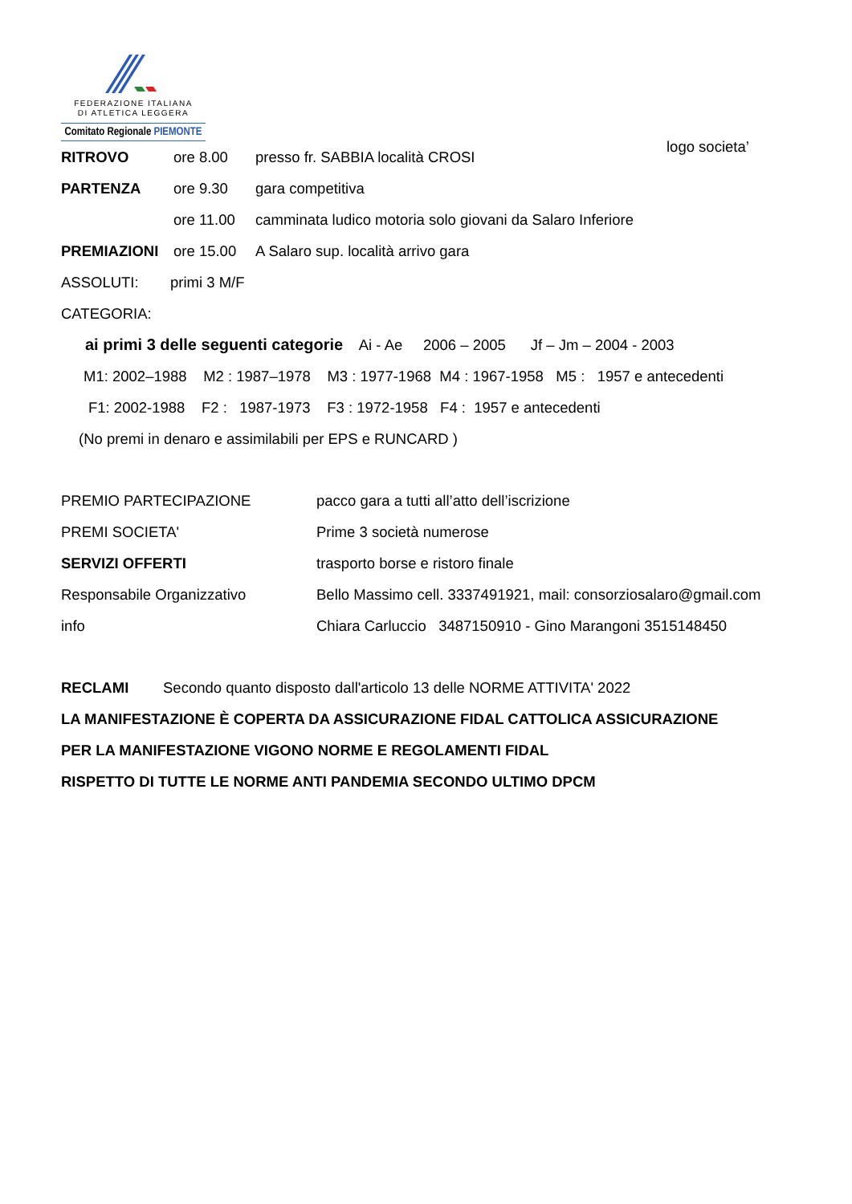FEDERAZIONE ITALIANA
DI ATLETICA LEGGERA
Comitato Regionale PIEMONTE
logo societa’
RITROVO ore 8.00 presso fr. SABBIA località CROSI
PARTENZA ore 9.30 gara competitiva
ore 11.00 camminata ludico motoria solo giovani da Salaro Inferiore
PREMIAZIONI ore 15.00 A Salaro sup. località arrivo gara
ASSOLUTI: primi 3 M/F
CATEGORIA:
ai primi 3 delle seguenti categorie Ai - Ae 2006 – 2005 Jf – Jm – 2004 - 2003
M1: 2002–1988 M2 : 1987–1978 M3 : 1977-1968 M4 : 1967-1958 M5 : 1957 e antecedenti
F1: 2002-1988 F2 : 1987-1973 F3 : 1972-1958 F4 : 1957 e antecedenti
(No premi in denaro e assimilabili per EPS e RUNCARD )
PREMIO PARTECIPAZIONE pacco gara a tutti all’atto dell’iscrizione
PREMI SOCIETA' Prime 3 società numerose
SERVIZI OFFERTI trasporto borse e ristoro finale
Responsabile Organizzativo Bello Massimo cell. 3337491921, mail: consorziosalaro@gmail.com
info Chiara Carluccio 3487150910 - Gino Marangoni 3515148450
RECLAMI Secondo quanto disposto dall'articolo 13 delle NORME ATTIVITA' 2022
LA MANIFESTAZIONE È COPERTA DA ASSICURAZIONE FIDAL CATTOLICA ASSICURAZIONE
PER LA MANIFESTAZIONE VIGONO NORME E REGOLAMENTI FIDAL
RISPETTO DI TUTTE LE NORME ANTI PANDEMIA SECONDO ULTIMO DPCM